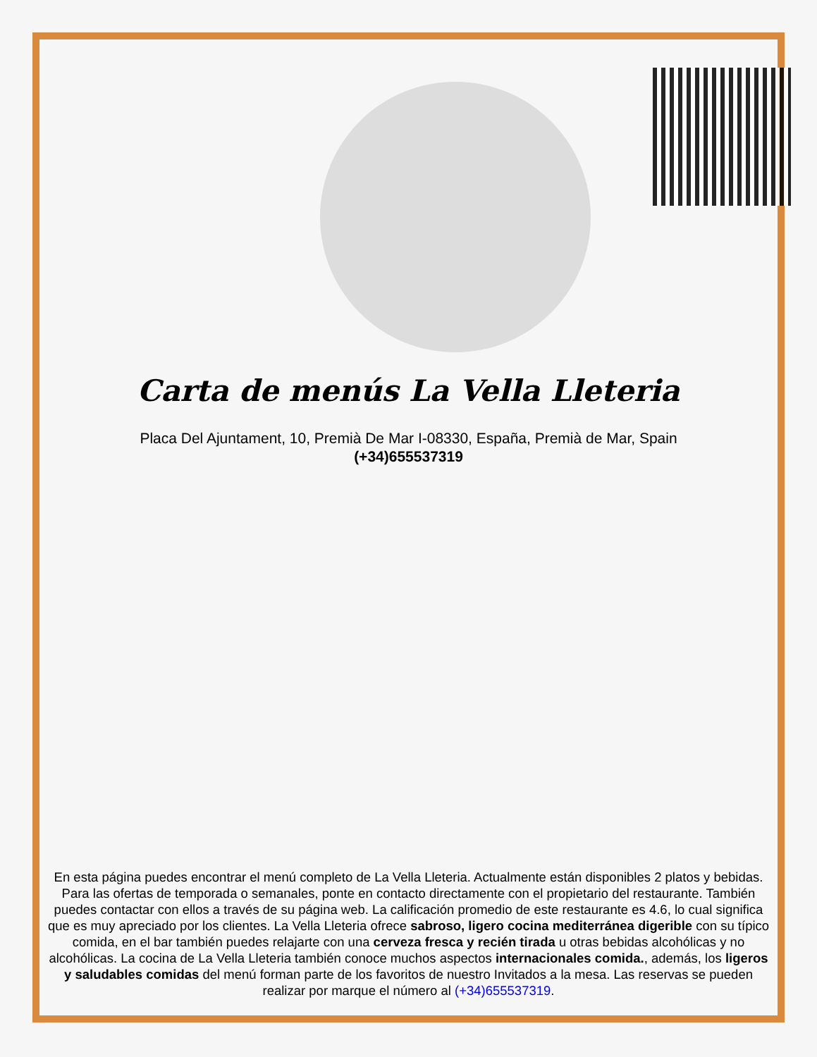Carta de menús La Vella Lleteria
Placa Del Ajuntament, 10, Premià De Mar I-08330, España, Premià de Mar, Spain
(+34)655537319
En esta página puedes encontrar el menú completo de La Vella Lleteria. Actualmente están disponibles 2 platos y bebidas. Para las ofertas de temporada o semanales, ponte en contacto directamente con el propietario del restaurante. También puedes contactar con ellos a través de su página web. La calificación promedio de este restaurante es 4.6, lo cual significa que es muy apreciado por los clientes. La Vella Lleteria ofrece sabroso, ligero cocina mediterránea digerible con su típico comida, en el bar también puedes relajarte con una cerveza fresca y recién tirada u otras bebidas alcohólicas y no alcohólicas. La cocina de La Vella Lleteria también conoce muchos aspectos internacionales comida., además, los ligeros y saludables comidas del menú forman parte de los favoritos de nuestro Invitados a la mesa. Las reservas se pueden realizar por marque el número al (+34)655537319.